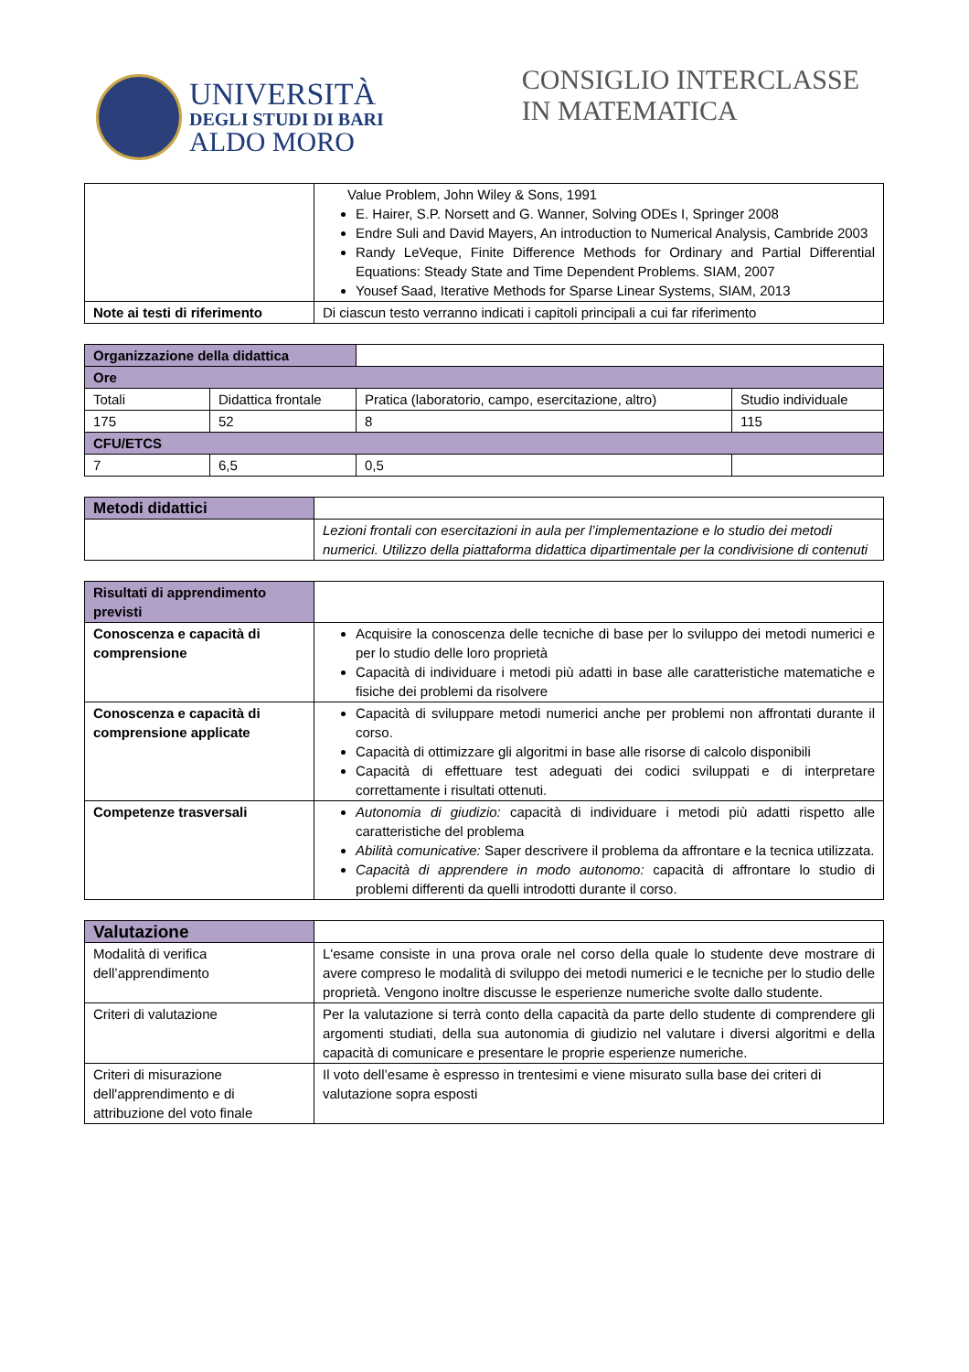UNIVERSITÀ
DEGLI STUDI DI BARI
ALDO MORO
CONSIGLIO INTERCLASSE
IN MATEMATICA
| | Value Problem, John Wiley & Sons, 1991 E. Hairer, S.P. Norsett and G. Wanner, Solving ODEs I, Springer 2008 Endre Suli and David Mayers, An introduction to Numerical Analysis, Cambride 2003 Randy LeVeque, Finite Difference Methods for Ordinary and Partial Differential Equations: Steady State and Time Dependent Problems. SIAM, 2007 Yousef Saad, Iterative Methods for Sparse Linear Systems, SIAM, 2013 |
| Note ai testi di riferimento | Di ciascun testo verranno indicati i capitoli principali a cui far riferimento |
| Organizzazione della didattica | | | |
| Ore | | | |
| Totali | Didattica frontale | Pratica (laboratorio, campo, esercitazione, altro) | Studio individuale |
| 175 | 52 | 8 | 115 |
| CFU/ETCS | | | |
| 7 | 6,5 | 0,5 | |
| Metodi didattici | |
| | Lezioni frontali con esercitazioni in aula per l’implementazione e lo studio dei metodi numerici. Utilizzo della piattaforma didattica dipartimentale per la condivisione di contenuti |
| Risultati di apprendimento previsti | |
| Conoscenza e capacità di comprensione | Acquisire la conoscenza delle tecniche di base per lo sviluppo dei metodi numerici e per lo studio delle loro proprietà Capacità di individuare i metodi più adatti in base alle caratteristiche matematiche e fisiche dei problemi da risolvere |
| Conoscenza e capacità di comprensione applicate | Capacità di sviluppare metodi numerici anche per problemi non affrontati durante il corso. Capacità di ottimizzare gli algoritmi in base alle risorse di calcolo disponibili Capacità di effettuare test adeguati dei codici sviluppati e di interpretare correttamente i risultati ottenuti. |
| Competenze trasversali | Autonomia di giudizio: capacità di individuare i metodi più adatti rispetto alle caratteristiche del problema Abilità comunicative: Saper descrivere il problema da affrontare e la tecnica utilizzata. Capacità di apprendere in modo autonomo: capacità di affrontare lo studio di problemi differenti da quelli introdotti durante il corso. |
| Valutazione | |
| Modalità di verifica dell’apprendimento | L'esame consiste in una prova orale nel corso della quale lo studente deve mostrare di avere compreso le modalità di sviluppo dei metodi numerici e le tecniche per lo studio delle proprietà. Vengono inoltre discusse le esperienze numeriche svolte dallo studente. |
| Criteri di valutazione | Per la valutazione si terrà conto della capacità da parte dello studente di comprendere gli argomenti studiati, della sua autonomia di giudizio nel valutare i diversi algoritmi e della capacità di comunicare e presentare le proprie esperienze numeriche. |
| Criteri di misurazione dell'apprendimento e di attribuzione del voto finale | Il voto dell’esame è espresso in trentesimi e viene misurato sulla base dei criteri di valutazione sopra esposti |